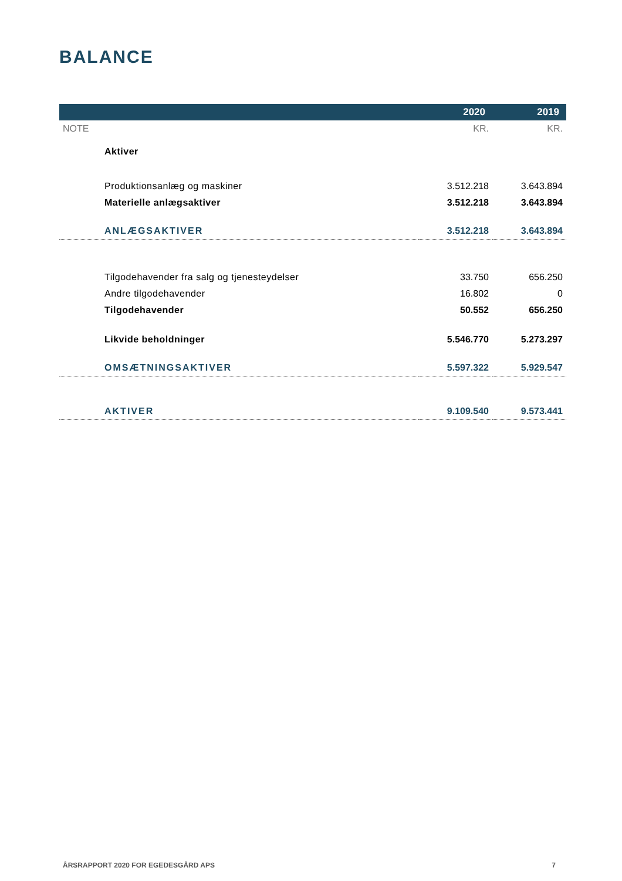BALANCE
| | 2020 | 2019 |
| --- | --- | --- |
| NOTE | KR. | KR. |
| Aktiver | | |
| Produktionsanlæg og maskiner | 3.512.218 | 3.643.894 |
| Materielle anlægsaktiver | 3.512.218 | 3.643.894 |
| ANLÆGSAKTIVER | 3.512.218 | 3.643.894 |
| Tilgodehavender fra salg og tjenesteydelser | 33.750 | 656.250 |
| Andre tilgodehavender | 16.802 | 0 |
| Tilgodehavender | 50.552 | 656.250 |
| Likvide beholdninger | 5.546.770 | 5.273.297 |
| OMSÆTNINGSAKTIVER | 5.597.322 | 5.929.547 |
| AKTIVER | 9.109.540 | 9.573.441 |
ÅRSRAPPORT 2020 FOR EGEDESGÅRD APS 7